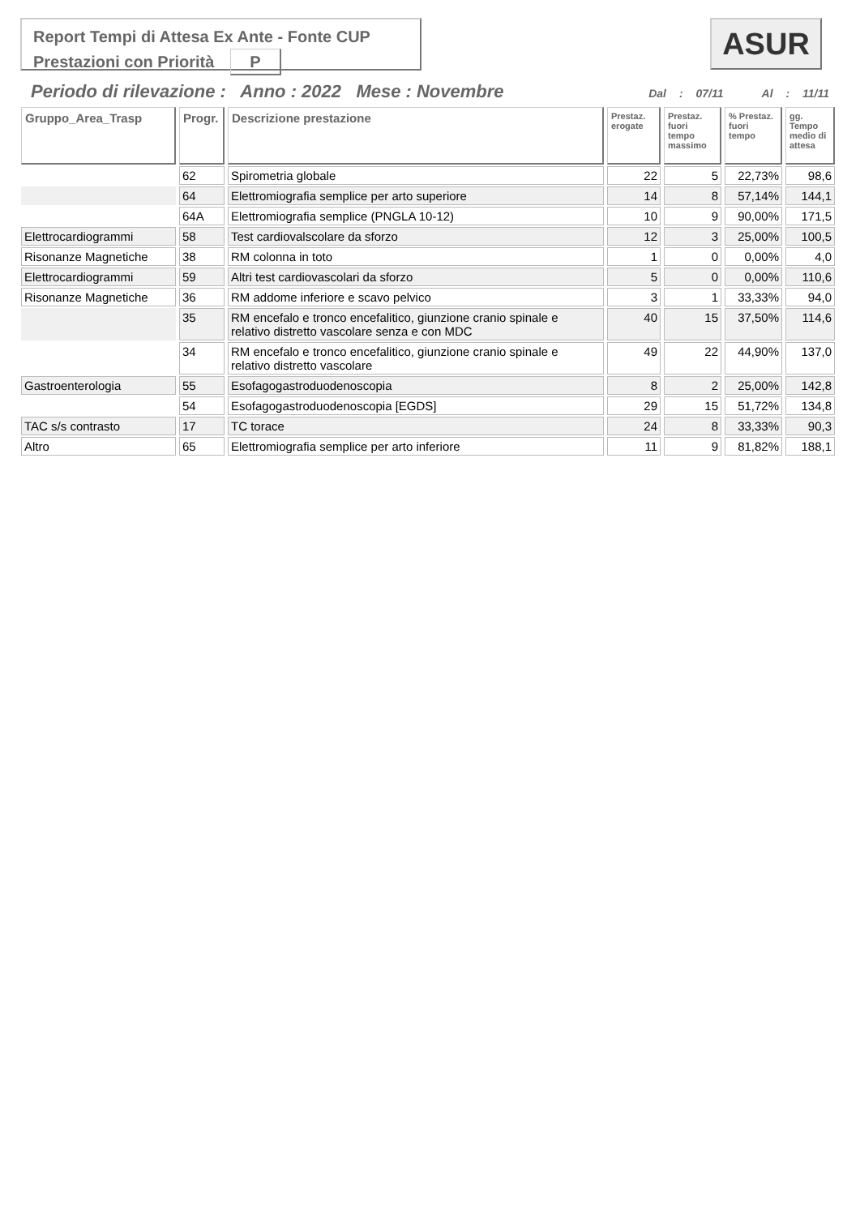Report Tempi di Attesa Ex Ante - Fonte CUP
Prestazioni con Priorità P
ASUR
Periodo di rilevazione : Anno : 2022 Mese : Novembre Dal : 07/11 Al : 11/11
| Gruppo_Area_Trasp | Progr. | Descrizione prestazione | Prestaz. erogate | Prestaz. fuori tempo massimo | % Prestaz. fuori tempo | gg. Tempo medio di attesa |
| --- | --- | --- | --- | --- | --- | --- |
| | 62 | Spirometria globale | 22 | 5 | 22,73% | 98,6 |
| | 64 | Elettromiografia semplice per arto superiore | 14 | 8 | 57,14% | 144,1 |
| | 64A | Elettromiografia semplice (PNGLA 10-12) | 10 | 9 | 90,00% | 171,5 |
| Elettrocardiogrammi | 58 | Test cardiovalscolare da sforzo | 12 | 3 | 25,00% | 100,5 |
| Risonanze Magnetiche | 38 | RM colonna in toto | 1 | 0 | 0,00% | 4,0 |
| Elettrocardiogrammi | 59 | Altri test cardiovascolari da sforzo | 5 | 0 | 0,00% | 110,6 |
| Risonanze Magnetiche | 36 | RM addome inferiore e scavo pelvico | 3 | 1 | 33,33% | 94,0 |
| | 35 | RM encefalo e tronco encefalitico, giunzione cranio spinale e relativo distretto vascolare senza e con MDC | 40 | 15 | 37,50% | 114,6 |
| | 34 | RM encefalo e tronco encefalitico, giunzione cranio spinale e relativo distretto vascolare | 49 | 22 | 44,90% | 137,0 |
| Gastroenterologia | 55 | Esofagogastroduodenoscopia | 8 | 2 | 25,00% | 142,8 |
| | 54 | Esofagogastroduodenoscopia [EGDS] | 29 | 15 | 51,72% | 134,8 |
| TAC s/s contrasto | 17 | TC torace | 24 | 8 | 33,33% | 90,3 |
| Altro | 65 | Elettromiografia semplice per arto inferiore | 11 | 9 | 81,82% | 188,1 |